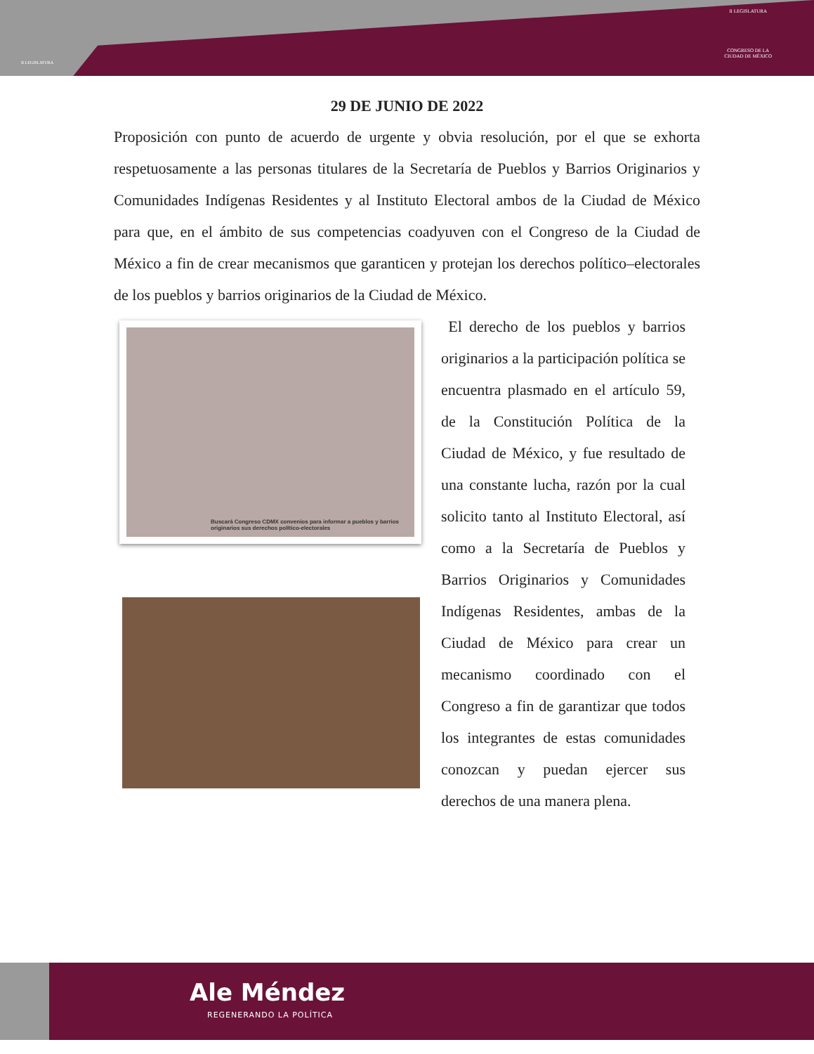II LEGISLATURA
II LEGISLATURA
CONGRESO DE LA
CIUDAD DE MÉXICO
29 DE JUNIO DE 2022
Proposición con punto de acuerdo de urgente y obvia resolución, por el que se exhorta respetuosamente a las personas titulares de la Secretaría de Pueblos y Barrios Originarios y Comunidades Indígenas Residentes y al Instituto Electoral ambos de la Ciudad de México para que, en el ámbito de sus competencias coadyuven con el Congreso de la Ciudad de México a fin de crear mecanismos que garanticen y protejan los derechos político–electorales de los pueblos y barrios originarios de la Ciudad de México.
Buscará Congreso CDMX convenios para informar a pueblos y barrios
originarios sus derechos político-electorales
El derecho de los pueblos y barrios originarios a la participación política se encuentra plasmado en el artículo 59, de la Constitución Política de la Ciudad de México, y fue resultado de una constante lucha, razón por la cual solicito tanto al Instituto Electoral, así como a la Secretaría de Pueblos y Barrios Originarios y Comunidades Indígenas Residentes, ambas de la Ciudad de México para crear un mecanismo coordinado con el Congreso a fin de garantizar que todos los integrantes de estas comunidades conozcan y puedan ejercer sus derechos de una manera plena.
Ale Méndez
REGENERANDO LA POLÍTICA